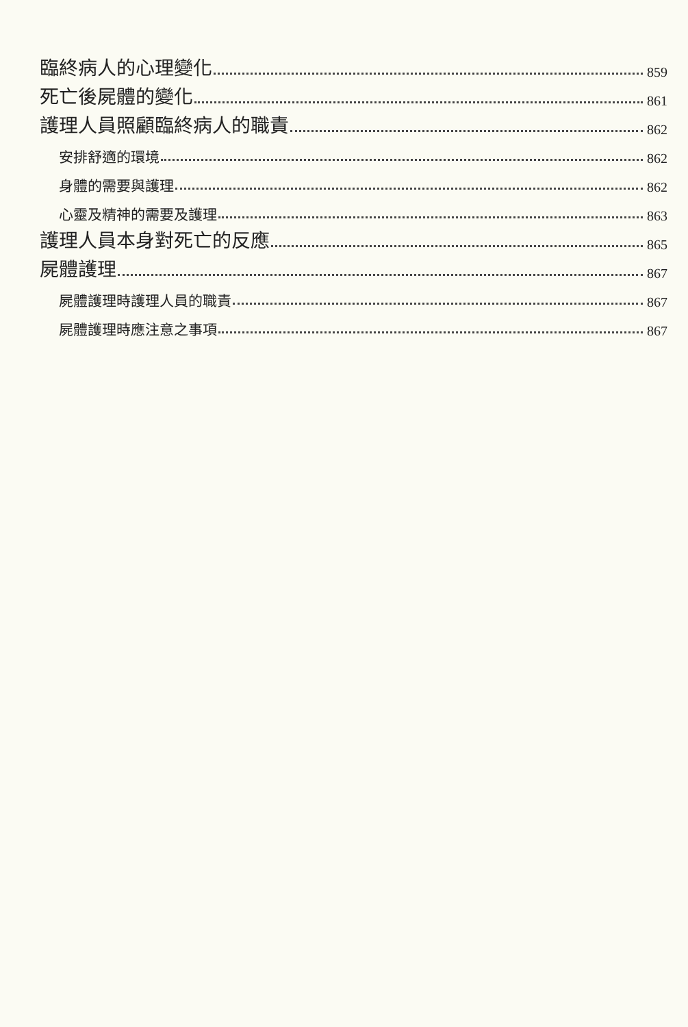臨終病人的心理變化 859
死亡後屍體的變化 861
護理人員照顧臨終病人的職責 862
安排舒適的環境 862
身體的需要與護理 862
心靈及精神的需要及護理 863
護理人員本身對死亡的反應 865
屍體護理 867
屍體護理時護理人員的職責 867
屍體護理時應注意之事項 867